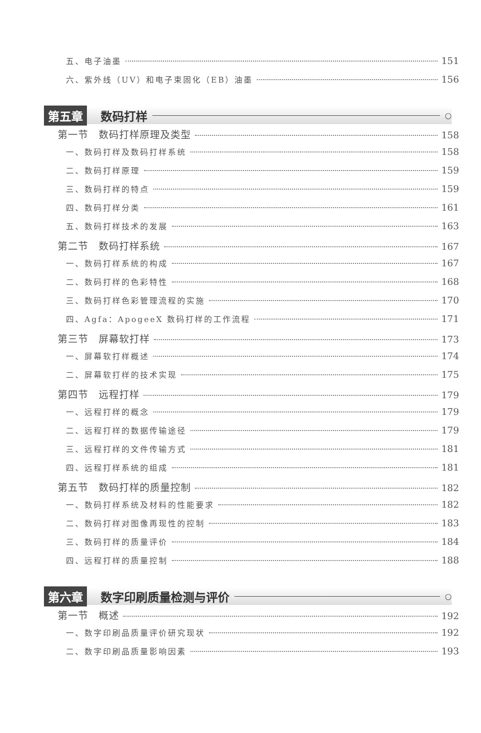五、电子油墨 151
六、紫外线（UV）和电子束固化（EB）油墨 156
第五章 数码打样 ○
第一节　数码打样原理及类型 158
一、数码打样及数码打样系统 158
二、数码打样原理 159
三、数码打样的特点 159
四、数码打样分类 161
五、数码打样技术的发展 163
第二节　数码打样系统 167
一、数码打样系统的构成 167
二、数码打样的色彩特性 168
三、数码打样色彩管理流程的实施 170
四、Agfa：ApogeeX 数码打样的工作流程 171
第三节　屏幕软打样 173
一、屏幕软打样概述 174
二、屏幕软打样的技术实现 175
第四节　远程打样 179
一、远程打样的概念 179
二、远程打样的数据传输途径 179
三、远程打样的文件传输方式 181
四、远程打样系统的组成 181
第五节　数码打样的质量控制 182
一、数码打样系统及材料的性能要求 182
二、数码打样对图像再现性的控制 183
三、数码打样的质量评价 184
四、远程打样的质量控制 188
第六章 数字印刷质量检测与评价 ○
第一节　概述 192
一、数字印刷品质量评价研究现状 192
二、数字印刷品质量影响因素 193